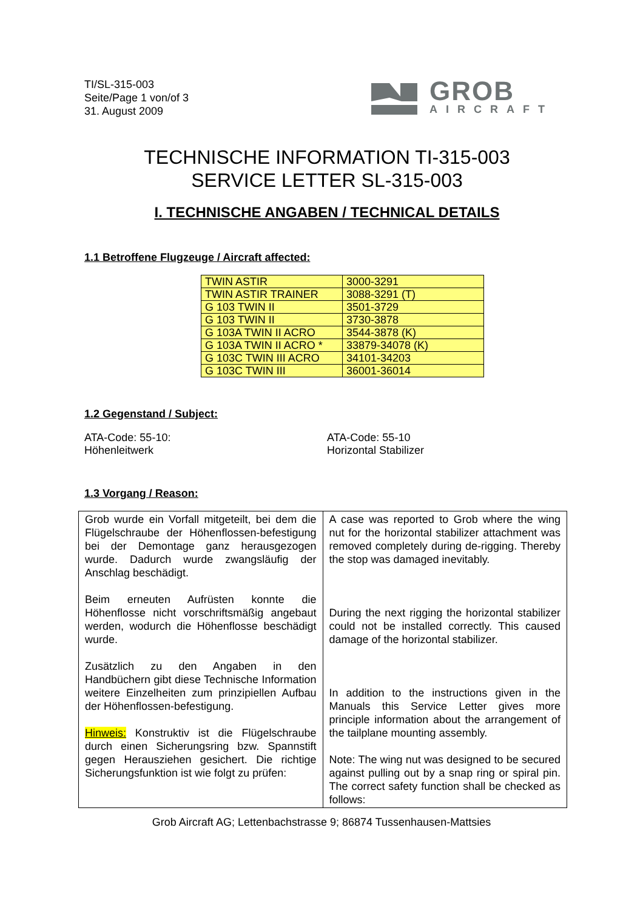TI/SL-315-003
Seite/Page 1 von/of 3
31. August 2009
GROB
AIRCRAFT
TECHNISCHE INFORMATION TI-315-003
SERVICE LETTER SL-315-003
I. TECHNISCHE ANGABEN / TECHNICAL DETAILS
1.1 Betroffene Flugzeuge / Aircraft affected:
| TWIN ASTIR | 3000-3291 |
| TWIN ASTIR TRAINER | 3088-3291 (T) |
| G 103 TWIN II | 3501-3729 |
| G 103 TWIN II | 3730-3878 |
| G 103A TWIN II ACRO | 3544-3878 (K) |
| G 103A TWIN II ACRO * | 33879-34078 (K) |
| G 103C TWIN III ACRO | 34101-34203 |
| G 103C TWIN III | 36001-36014 |
1.2 Gegenstand / Subject:
ATA-Code: 55-10:
Höhenleitwerk
ATA-Code: 55-10
Horizontal Stabilizer
1.3 Vorgang / Reason:
| Grob wurde ein Vorfall mitgeteilt, bei dem die Flügelschraube der Höhenflossen-befestigung bei der Demontage ganz herausgezogen wurde. Dadurch wurde zwangsläufig der Anschlag beschädigt. Beim erneuten Aufrüsten konnte die Höhenflosse nicht vorschriftsmäßig angebaut werden, wodurch die Höhenflosse beschädigt wurde. Zusätzlich zu den Angaben in den Handbüchern gibt diese Technische Information weitere Einzelheiten zum prinzipiellen Aufbau der Höhenflossen-befestigung. Hinweis: Konstruktiv ist die Flügelschraube durch einen Sicherungsring bzw. Spannstift gegen Herausziehen gesichert. Die richtige Sicherungsfunktion ist wie folgt zu prüfen: | A case was reported to Grob where the wing nut for the horizontal stabilizer attachment was removed completely during de-rigging. Thereby the stop was damaged inevitably. During the next rigging the horizontal stabilizer could not be installed correctly. This caused damage of the horizontal stabilizer. In addition to the instructions given in the Manuals this Service Letter gives more principle information about the arrangement of the tailplane mounting assembly. Note: The wing nut was designed to be secured against pulling out by a snap ring or spiral pin. The correct safety function shall be checked as follows: |
Grob Aircraft AG; Lettenbachstrasse 9; 86874 Tussenhausen-Mattsies